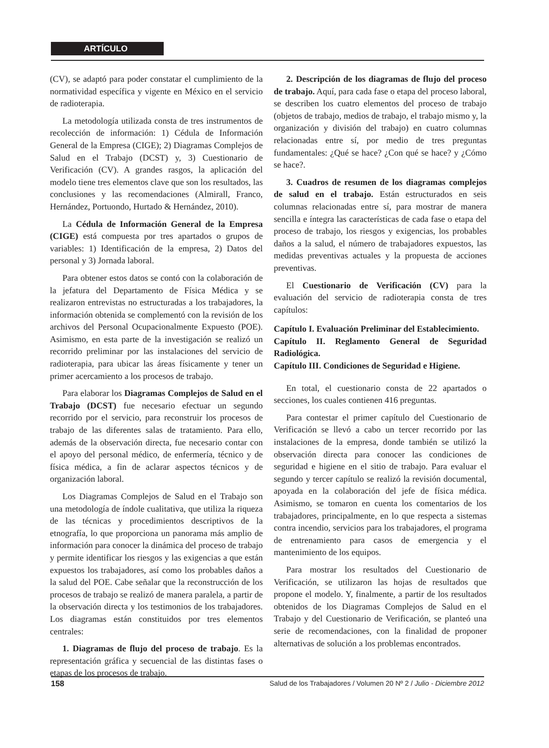ARTÍCULO
(CV), se adaptó para poder constatar el cumplimiento de la normatividad específica y vigente en México en el servicio de radioterapia.
La metodología utilizada consta de tres instrumentos de recolección de información: 1) Cédula de Información General de la Empresa (CIGE); 2) Diagramas Complejos de Salud en el Trabajo (DCST) y, 3) Cuestionario de Verificación (CV). A grandes rasgos, la aplicación del modelo tiene tres elementos clave que son los resultados, las conclusiones y las recomendaciones (Almirall, Franco, Hernández, Portuondo, Hurtado & Hernández, 2010).
La Cédula de Información General de la Empresa (CIGE) está compuesta por tres apartados o grupos de variables: 1) Identificación de la empresa, 2) Datos del personal y 3) Jornada laboral.
Para obtener estos datos se contó con la colaboración de la jefatura del Departamento de Física Médica y se realizaron entrevistas no estructuradas a los trabajadores, la información obtenida se complementó con la revisión de los archivos del Personal Ocupacionalmente Expuesto (POE). Asimismo, en esta parte de la investigación se realizó un recorrido preliminar por las instalaciones del servicio de radioterapia, para ubicar las áreas físicamente y tener un primer acercamiento a los procesos de trabajo.
Para elaborar los Diagramas Complejos de Salud en el Trabajo (DCST) fue necesario efectuar un segundo recorrido por el servicio, para reconstruir los procesos de trabajo de las diferentes salas de tratamiento. Para ello, además de la observación directa, fue necesario contar con el apoyo del personal médico, de enfermería, técnico y de física médica, a fin de aclarar aspectos técnicos y de organización laboral.
Los Diagramas Complejos de Salud en el Trabajo son una metodología de índole cualitativa, que utiliza la riqueza de las técnicas y procedimientos descriptivos de la etnografía, lo que proporciona un panorama más amplio de información para conocer la dinámica del proceso de trabajo y permite identificar los riesgos y las exigencias a que están expuestos los trabajadores, así como los probables daños a la salud del POE. Cabe señalar que la reconstrucción de los procesos de trabajo se realizó de manera paralela, a partir de la observación directa y los testimonios de los trabajadores. Los diagramas están constituidos por tres elementos centrales:
1. Diagramas de flujo del proceso de trabajo. Es la representación gráfica y secuencial de las distintas fases o etapas de los procesos de trabajo.
2. Descripción de los diagramas de flujo del proceso de trabajo. Aquí, para cada fase o etapa del proceso laboral, se describen los cuatro elementos del proceso de trabajo (objetos de trabajo, medios de trabajo, el trabajo mismo y, la organización y división del trabajo) en cuatro columnas relacionadas entre sí, por medio de tres preguntas fundamentales: ¿Qué se hace? ¿Con qué se hace? y ¿Cómo se hace?.
3. Cuadros de resumen de los diagramas complejos de salud en el trabajo. Están estructurados en seis columnas relacionadas entre sí, para mostrar de manera sencilla e íntegra las características de cada fase o etapa del proceso de trabajo, los riesgos y exigencias, los probables daños a la salud, el número de trabajadores expuestos, las medidas preventivas actuales y la propuesta de acciones preventivas.
El Cuestionario de Verificación (CV) para la evaluación del servicio de radioterapia consta de tres capítulos:
Capítulo I. Evaluación Preliminar del Establecimiento.
Capítulo II. Reglamento General de Seguridad Radiológica.
Capítulo III. Condiciones de Seguridad e Higiene.
En total, el cuestionario consta de 22 apartados o secciones, los cuales contienen 416 preguntas.
Para contestar el primer capítulo del Cuestionario de Verificación se llevó a cabo un tercer recorrido por las instalaciones de la empresa, donde también se utilizó la observación directa para conocer las condiciones de seguridad e higiene en el sitio de trabajo. Para evaluar el segundo y tercer capítulo se realizó la revisión documental, apoyada en la colaboración del jefe de física médica. Asimismo, se tomaron en cuenta los comentarios de los trabajadores, principalmente, en lo que respecta a sistemas contra incendio, servicios para los trabajadores, el programa de entrenamiento para casos de emergencia y el mantenimiento de los equipos.
Para mostrar los resultados del Cuestionario de Verificación, se utilizaron las hojas de resultados que propone el modelo. Y, finalmente, a partir de los resultados obtenidos de los Diagramas Complejos de Salud en el Trabajo y del Cuestionario de Verificación, se planteó una serie de recomendaciones, con la finalidad de proponer alternativas de solución a los problemas encontrados.
158 Salud de los Trabajadores / Volumen 20 Nº 2 / Julio - Diciembre 2012